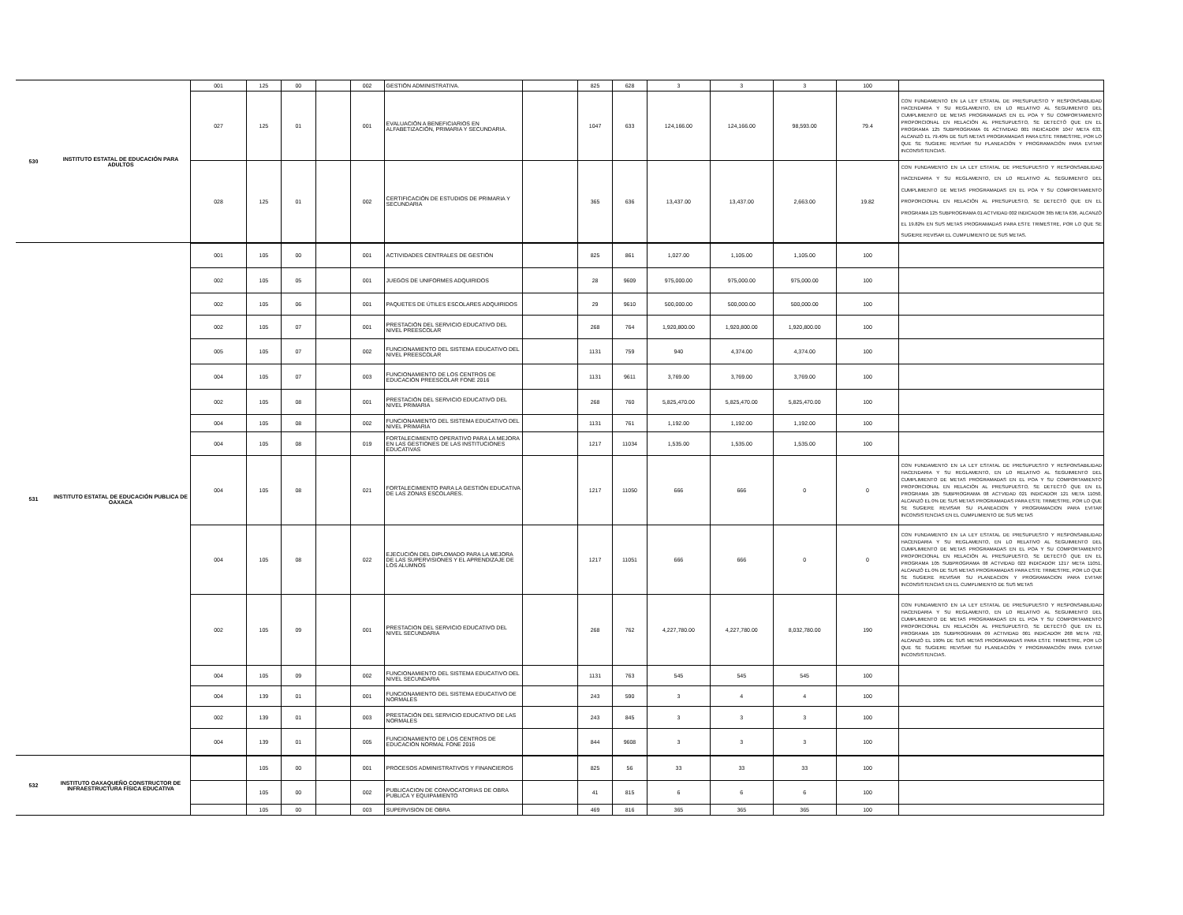| 530 | INSTITUTO ESTATAL DE EDUCACIÓN PARA ADULTOS | 001 | 125 | 00 | | 002 | GESTIÓN ADMINISTRATIVA. | | 825 | 628 | 3 | 3 | 3 | 100 | |
| | | 027 | 125 | 01 | | 001 | EVALUACIÓN A BENEFICIARIOS EN ALFABETIZACIÓN, PRIMARIA Y SECUNDARIA. | | 1047 | 633 | 124,166.00 | 124,166.00 | 98,593.00 | 79.4 | CON FUNDAMENTO EN LA LEY ESTATAL DE PRESUPUESTO Y RESPONSABILIDAD HACENDARIA Y SU REGLAMENTO, EN LO RELATIVO AL SEGUIMIENTO DEL CUMPLIMIENTO DE METAS PROGRAMADAS EN EL POA Y SU COMPORTAMIENTO PROPORCIONAL EN RELACIÓN AL PRESUPUESTO, SE DETECTÓ QUE EN EL PROGRAMA 125 SUBPROGRAMA 01 ACTIVIDAD 001 INDICADOR 1047 META 633, ALCANZÓ EL 79.40% DE SUS METAS PROGRAMADAS PARA ESTE TRIMESTRE, POR LO QUE SE SUGIERE REVISAR SU PLANEACIÓN Y PROGRAMACIÓN PARA EVITAR INCONSISTENCIAS. |
| | | 028 | 125 | 01 | | 002 | CERTIFICACIÓN DE ESTUDIOS DE PRIMARIA Y SECUNDARIA | | 365 | 636 | 13,437.00 | 13,437.00 | 2,663.00 | 19.82 | CON FUNDAMENTO EN LA LEY ESTATAL DE PRESUPUESTO Y RESPONSABILIDAD HACENDARIA Y SU REGLAMENTO, EN LO RELATIVO AL SEGUIMIENTO DEL CUMPLIMIENTO DE METAS PROGRAMADAS EN EL POA Y SU COMPORTAMIENTO PROPORCIONAL EN RELACIÓN AL PRESUPUESTO, SE DETECTÓ QUE EN EL PROGRAMA 125 SUBPROGRAMA 01 ACTVIDAD 002 INDICADOR 365 META 636, ALCANZÓ EL 19.82% EN SUS METAS PROGRAMADAS PARA ESTE TRIMESTRE, POR LO QUE SE SUGIERE REVISAR EL CUMPLIMIENTO DE SUS METAS. |
| 531 | INSTITUTO ESTATAL DE EDUCACIÓN PUBLICA DE OAXACA | 001 | 105 | 00 | | 001 | ACTIVIDADES CENTRALES DE GESTIÓN | | 825 | 861 | 1,027.00 | 1,105.00 | 1,105.00 | 100 | |
| | | 002 | 105 | 05 | | 001 | JUEGOS DE UNIFORMES ADQUIRIDOS | | 28 | 9609 | 975,000.00 | 975,000.00 | 975,000.00 | 100 | |
| | | 002 | 105 | 06 | | 001 | PAQUETES DE ÚTILES ESCOLARES ADQUIRIDOS | | 29 | 9610 | 500,000.00 | 500,000.00 | 500,000.00 | 100 | |
| | | 002 | 105 | 07 | | 001 | PRESTACIÓN DEL SERVICIO EDUCATIVO DEL NIVEL PREESCOLAR | | 268 | 764 | 1,920,800.00 | 1,920,800.00 | 1,920,800.00 | 100 | |
| | | 005 | 105 | 07 | | 002 | FUNCIONAMIENTO DEL SISTEMA EDUCATIVO DEL NIVEL PREESCOLAR | | 1131 | 759 | 940 | 4,374.00 | 4,374.00 | 100 | |
| | | 004 | 105 | 07 | | 003 | FUNCIONAMIENTO DE LOS CENTROS DE EDUCACIÓN PREESCOLAR FONE 2016 | | 1131 | 9611 | 3,769.00 | 3,769.00 | 3,769.00 | 100 | |
| | | 002 | 105 | 08 | | 001 | PRESTACIÓN DEL SERVICIO EDUCATIVO DEL NIVEL PRIMARIA | | 268 | 760 | 5,825,470.00 | 5,825,470.00 | 5,825,470.00 | 100 | |
| | | 004 | 105 | 08 | | 002 | FUNCIONAMIENTO DEL SISTEMA EDUCATIVO DEL NIVEL PRIMARIA | | 1131 | 761 | 1,192.00 | 1,192.00 | 1,192.00 | 100 | |
| | | 004 | 105 | 08 | | 019 | FORTALECIMIENTO OPERATIVO PARA LA MEJORA EN LAS GESTIONES DE LAS INSTITUCIONES EDUCATIVAS | | 1217 | 11034 | 1,535.00 | 1,535.00 | 1,535.00 | 100 | |
| | | 004 | 105 | 08 | | 021 | FORTALECIMIENTO PARA LA GESTIÓN EDUCATIVA DE LAS ZONAS ESCOLARES. | | 1217 | 11050 | 666 | 666 | 0 | 0 | CON FUNDAMENTO EN LA LEY ESTATAL DE PRESUPUESTO Y RESPONSABILIDAD HACENDARIA Y SU REGLAMENTO, EN LO RELATIVO AL SEGUIMIENTO DEL CUMPLIMIENTO DE METAS PROGRAMADAS EN EL POA Y SU COMPORTAMIENTO PROPORCIONAL EN RELACIÓN AL PRESUPUESTO, SE DETECTÓ QUE EN EL PROGRAMA 105 SUBPROGRAMA 08 ACTVIDAD 021 INDICADOR 121 META 11050, ALCANZÓ EL 0% DE SUS METAS PROGRAMADAS PARA ESTE TRIMESTRE, POR LO QUE SE SUGIERE REVISAR SU PLANEACION Y PROGRAMACION PARA EVITAR INCONSISTENCIAS EN EL CUMPLIMIENTO DE SUS METAS |
| | | 004 | 105 | 08 | | 022 | EJECUCIÓN DEL DIPLOMADO PARA LA MEJORA DE LAS SUPERVISIONES Y EL APRENDIZAJE DE LOS ALUMNOS | | 1217 | 11051 | 666 | 666 | 0 | 0 | CON FUNDAMENTO EN LA LEY ESTATAL DE PRESUPUESTO Y RESPONSABILIDAD HACENDARIA Y SU REGLAMENTO, EN LO RELATIVO AL SEGUIMIENTO DEL CUMPLIMIENTO DE METAS PROGRAMADAS EN EL POA Y SU COMPORTAMIENTO PROPORCIONAL EN RELACIÓN AL PRESUPUESTO, SE DETECTÓ QUE EN EL PROGRAMA 105 SUBPROGRAMA 08 ACTVIDAD 022 INDICADOR 1217 META 11051, ALCANZÓ EL 0% DE SUS METAS PROGRAMADAS PARA ESTE TRIMESTRE, POR LO QUE SE SUGIERE REVISAR SU PLANEACION Y PROGRAMACION PARA EVITAR INCONSISTENCIAS EN EL CUMPLIMIENTO DE SUS METAS |
| | | 002 | 105 | 09 | | 001 | PRESTACION DEL SERVICIO EDUCATIVO DEL NIVEL SECUNDARIA | | 268 | 762 | 4,227,780.00 | 4,227,780.00 | 8,032,780.00 | 190 | CON FUNDAMENTO EN LA LEY ESTATAL DE PRESUPUESTO Y RESPONSABILIDAD HACENDARIA Y SU REGLAMENTO, EN LO RELATIVO AL SEGUIMIENTO DEL CUMPLIMIENTO DE METAS PROGRAMADAS EN EL POA Y SU COMPORTAMIENTO PROPORCIONAL EN RELACIÓN AL PRESUPUESTO, SE DETECTÓ QUE EN EL PROGRAMA 105 SUBPROGRAMA 09 ACTIVIDAD 001 INDICADOR 268 META 762, ALCANZÓ EL 190% DE SUS METAS PROGRAMADAS PARA ESTE TRIMESTRE, POR LO QUE SE SUGIERE REVISAR SU PLANEACIÓN Y PROGRAMACIÓN PARA EVITAR INCONSISTENCIAS. |
| | | 004 | 105 | 09 | | 002 | FUNCIONAMIENTO DEL SISTEMA EDUCATIVO DEL NIVEL SECUNDARIA | | 1131 | 763 | 545 | 545 | 545 | 100 | |
| | | 004 | 139 | 01 | | 001 | FUNCIONAMIENTO DEL SISTEMA EDUCATIVO DE NORMALES | | 243 | 590 | 3 | 4 | 4 | 100 | |
| | | 002 | 139 | 01 | | 003 | PRESTACIÓN DEL SERVICIO EDUCATIVO DE LAS NORMALES | | 243 | 845 | 3 | 3 | 3 | 100 | |
| | | 004 | 139 | 01 | | 005 | FUNCIONAMIENTO DE LOS CENTROS DE EDUCACIÓN NORMAL FONE 2016 | | 844 | 9608 | 3 | 3 | 3 | 100 | |
| 532 | INSTITUTO OAXAQUEÑO CONSTRUCTOR DE INFRAESTRUCTURA FÍSICA EDUCATIVA | | 105 | 00 | | 001 | PROCESOS ADMINISTRATIVOS Y FINANCIEROS | | 825 | 56 | 33 | 33 | 33 | 100 | |
| | | | 105 | 00 | | 002 | PUBLICACION DE CONVOCATORIAS DE OBRA PUBLICA Y EQUIPAMIENTO | | 41 | 815 | 6 | 6 | 6 | 100 | |
| | | | 105 | 00 | | 003 | SUPERVISION DE OBRA | | 469 | 816 | 365 | 365 | 365 | 100 | |